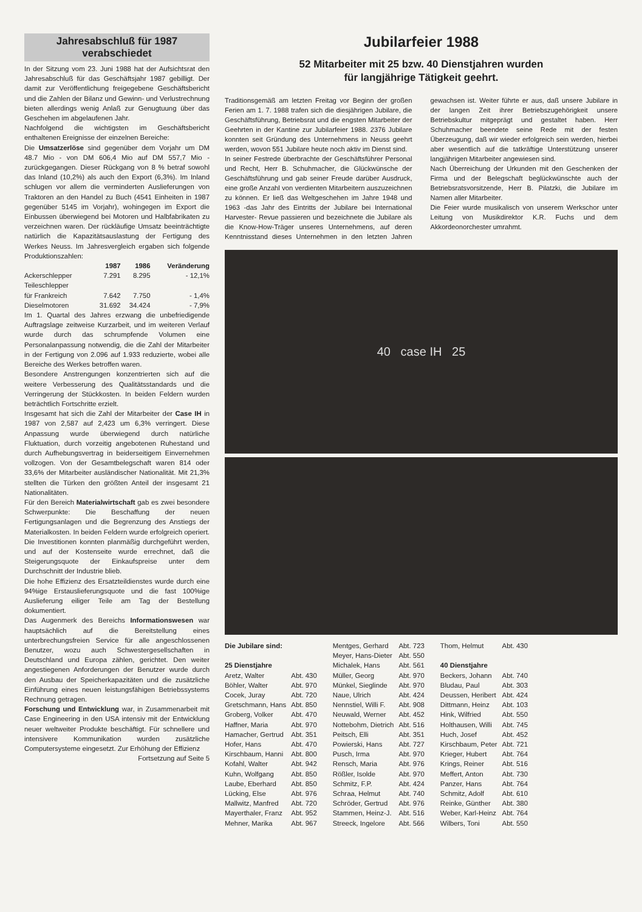Jahresabschluß für 1987 verabschiedet
In der Sitzung vom 23. Juni 1988 hat der Aufsichtsrat den Jahresabschluß für das Geschäftsjahr 1987 gebilligt. Der damit zur Veröffentlichung freigegebene Geschäftsbericht und die Zahlen der Bilanz und Gewinn- und Verlustrechnung bieten allerdings wenig Anlaß zur Genugtuung über das Geschehen im abgelaufenen Jahr.
Nachfolgend die wichtigsten im Geschäftsbericht enthaltenen Ereignisse der einzelnen Bereiche:
Die Umsatzerlöse sind gegenüber dem Vorjahr um DM 48.7 Mio - von DM 606,4 Mio auf DM 557,7 Mio - zurückgegangen. Dieser Rückgang von 8 % betraf sowohl das Inland (10,2%) als auch den Export (6,3%). Im Inland schlugen vor allem die verminderten Auslieferungen von Traktoren an den Handel zu Buch (4541 Einheiten in 1987 gegenüber 5145 im Vorjahr), wohingegen im Export die Einbussen überwiegend bei Motoren und Halbfabrikaten zu verzeichnen waren. Der rückläufige Umsatz beeinträchtigte natürlich die Kapazitätsauslastung der Fertigung des Werkes Neuss. Im Jahresvergleich ergaben sich folgende Produktionszahlen:
| | 1987 | 1986 | Veränderung |
| --- | --- | --- | --- |
| Ackerschlepper | 7.291 | 8.295 | - 12,1% |
| Teileschlepper | | | |
| für Frankreich | 7.642 | 7.750 | - 1,4% |
| Dieselmotoren | 31.692 | 34.424 | - 7,9% |
Im 1. Quartal des Jahres erzwang die unbefriedigende Auftragslage zeitweise Kurzarbeit, und im weiteren Verlauf wurde durch das schrumpfende Volumen eine Personalanpassung notwendig, die die Zahl der Mitarbeiter in der Fertigung von 2.096 auf 1.933 reduzierte, wobei alle Bereiche des Werkes betroffen waren.
Besondere Anstrengungen konzentrierten sich auf die weitere Verbesserung des Qualitätsstandards und die Verringerung der Stückkosten. In beiden Feldern wurden beträchtlich Fortschritte erzielt.
Insgesamt hat sich die Zahl der Mitarbeiter der Case IH in 1987 von 2,587 auf 2,423 um 6,3% verringert. Diese Anpassung wurde überwiegend durch natürliche Fluktuation, durch vorzeitig angebotenen Ruhestand und durch Aufhebungsvertrag in beiderseitigem Einvernehmen vollzogen. Von der Gesamtbelegschaft waren 814 oder 33,6% der Mitarbeiter ausländischer Nationalität. Mit 21,3% stellten die Türken den größten Anteil der insgesamt 21 Nationalitäten.
Für den Bereich Materialwirtschaft gab es zwei besondere Schwerpunkte: Die Beschaffung der neuen Fertigungsanlagen und die Begrenzung des Anstiegs der Materialkosten. In beiden Feldern wurde erfolgreich operiert. Die Investitionen konnten planmäßig durchgeführt werden, und auf der Kostenseite wurde errechnet, daß die Steigerungsquote der Einkaufspreise unter dem Durchschnitt der Industrie blieb.
Die hohe Effizienz des Ersatzteildienstes wurde durch eine 94%ige Erstauslieferungsquote und die fast 100%ige Auslieferung eiliger Teile am Tag der Bestellung dokumentiert.
Das Augenmerk des Bereichs Informationswesen war hauptsächlich auf die Bereitstellung eines unterbrechungsfreien Service für alle angeschlossenen Benutzer, wozu auch Schwestergesellschaften in Deutschland und Europa zählen, gerichtet. Den weiter angestiegenen Anforderungen der Benutzer wurde durch den Ausbau der Speicherkapazitäten und die zusätzliche Einführung eines neuen leistungsfähigen Betriebssystems Rechnung getragen.
Forschung und Entwicklung war, in Zusammenarbeit mit Case Engineering in den USA intensiv mit der Entwicklung neuer weltweiter Produkte beschäftigt. Für schnellere und intensivere Kommunikation wurden zusätzliche Computersysteme eingesetzt. Zur Erhöhung der Effizienz
Fortsetzung auf Seite 5
Jubilarfeier 1988
52 Mitarbeiter mit 25 bzw. 40 Dienstjahren wurden
für langjährige Tätigkeit geehrt.
Traditionsgemäß am letzten Freitag vor Beginn der großen Ferien am 1. 7. 1988 trafen sich die diesjährigen Jubilare, die Geschäftsführung, Betriebsrat und die engsten Mitarbeiter der Geehrten in der Kantine zur Jubilarfeier 1988. 2376 Jubilare konnten seit Gründung des Unternehmens in Neuss geehrt werden, wovon 551 Jubilare heute noch aktiv im Dienst sind.
In seiner Festrede überbrachte der Geschäftsführer Personal und Recht, Herr B. Schuhmacher, die Glückwünsche der Geschäftsführung und gab seiner Freude darüber Ausdruck, eine große Anzahl von verdienten Mitarbeitern auszuzeichnen zu können. Er ließ das Weltgeschehen im Jahre 1948 und 1963 -das Jahr des Eintritts der Jubilare bei International Harvester- Revue passieren und bezeichnete die Jubilare als die Know-How-Träger unseres Unternehmens, auf deren Kenntnisstand dieses Unternehmen in den letzten Jahren gewachsen ist. Weiter führte er aus, daß unsere Jubilare in der langen Zeit ihrer Betriebszugehörigkeit unsere Betriebskultur mitgeprägt und gestaltet haben. Herr Schuhmacher beendete seine Rede mit der festen Überzeugung, daß wir wieder erfolgreich sein werden, hierbei aber wesentlich auf die tatkräftige Unterstützung unserer langjährigen Mitarbeiter angewiesen sind.
Nach Überreichung der Urkunden mit den Geschenken der Firma und der Belegschaft beglückwünschte auch der Betriebsratsvorsitzende, Herr B. Pilatzki, die Jubilare im Namen aller Mitarbeiter.
Die Feier wurde musikalisch von unserem Werkschor unter Leitung von Musikdirektor K.R. Fuchs und dem Akkordeonorchester umrahmt.
40 case IH 25
| Die Jubilare sind: | |
| --- | --- |
| 25 Dienstjahre | |
| Aretz, Walter | Abt. 430 |
| Böhler, Walter | Abt. 970 |
| Cocek, Juray | Abt. 720 |
| Gretschmann, Hans | Abt. 850 |
| Groberg, Volker | Abt. 470 |
| Haffner, Maria | Abt. 970 |
| Hamacher, Gertrud | Abt. 351 |
| Hofer, Hans | Abt. 470 |
| Kirschbaum, Hanni | Abt. 800 |
| Kofahl, Walter | Abt. 942 |
| Kuhn, Wolfgang | Abt. 850 |
| Laube, Eberhard | Abt. 850 |
| Lücking, Else | Abt. 976 |
| Mallwitz, Manfred | Abt. 720 |
| Mayerthaler, Franz | Abt. 952 |
| Mehner, Marika | Abt. 967 |
| Mentges, Gerhard | Abt. 723 |
| Meyer, Hans-Dieter | Abt. 550 |
| Michalek, Hans | Abt. 561 |
| Müller, Georg | Abt. 970 |
| Münkel, Sieglinde | Abt. 970 |
| Naue, Ulrich | Abt. 424 |
| Nennstiel, Willi F. | Abt. 908 |
| Neuwald, Werner | Abt. 452 |
| Nottebohm, Dietrich | Abt. 516 |
| Peitsch, Elli | Abt. 351 |
| Powierski, Hans | Abt. 727 |
| Pusch, Irma | Abt. 970 |
| Rensch, Maria | Abt. 976 |
| Rößler, Isolde | Abt. 970 |
| Schmitz, F.P. | Abt. 424 |
| Schraa, Helmut | Abt. 740 |
| Schröder, Gertrud | Abt. 976 |
| Stammen, Heinz-J. | Abt. 516 |
| Streeck, Ingelore | Abt. 566 |
| Thom, Helmut | Abt. 430 |
| 40 Dienstjahre | |
| Beckers, Johann | Abt. 740 |
| Bludau, Paul | Abt. 303 |
| Deussen, Heribert | Abt. 424 |
| Dittmann, Heinz | Abt. 103 |
| Hink, Wilfried | Abt. 550 |
| Holthausen, Willi | Abt. 745 |
| Huch, Josef | Abt. 452 |
| Kirschbaum, Peter | Abt. 721 |
| Krieger, Hubert | Abt. 764 |
| Krings, Reiner | Abt. 516 |
| Meffert, Anton | Abt. 730 |
| Panzer, Hans | Abt. 764 |
| Schmitz, Adolf | Abt. 610 |
| Reinke, Günther | Abt. 380 |
| Weber, Karl-Heinz | Abt. 764 |
| Wilbers, Toni | Abt. 550 |